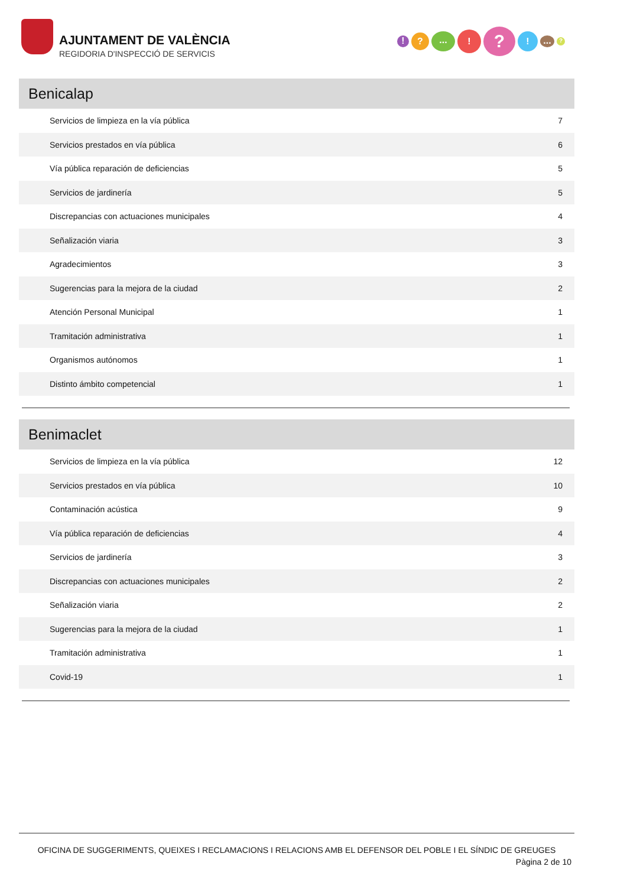AJUNTAMENT DE VALÈNCIA
REGIDORIA D'INSPECCIÓ DE SERVICIS
!?...!?!...?
Benicalap
| Servicios de limpieza en la vía pública | 7 |
| Servicios prestados en vía pública | 6 |
| Vía pública reparación de deficiencias | 5 |
| Servicios de jardinería | 5 |
| Discrepancias con actuaciones municipales | 4 |
| Señalización viaria | 3 |
| Agradecimientos | 3 |
| Sugerencias para la mejora de la ciudad | 2 |
| Atención Personal Municipal | 1 |
| Tramitación administrativa | 1 |
| Organismos autónomos | 1 |
| Distinto ámbito competencial | 1 |
Benimaclet
| Servicios de limpieza en la vía pública | 12 |
| Servicios prestados en vía pública | 10 |
| Contaminación acústica | 9 |
| Vía pública reparación de deficiencias | 4 |
| Servicios de jardinería | 3 |
| Discrepancias con actuaciones municipales | 2 |
| Señalización viaria | 2 |
| Sugerencias para la mejora de la ciudad | 1 |
| Tramitación administrativa | 1 |
| Covid-19 | 1 |
OFICINA DE SUGGERIMENTS, QUEIXES I RECLAMACIONS I RELACIONS AMB EL DEFENSOR DEL POBLE I EL SÍNDIC DE GREUGES
Pàgina 2 de 10